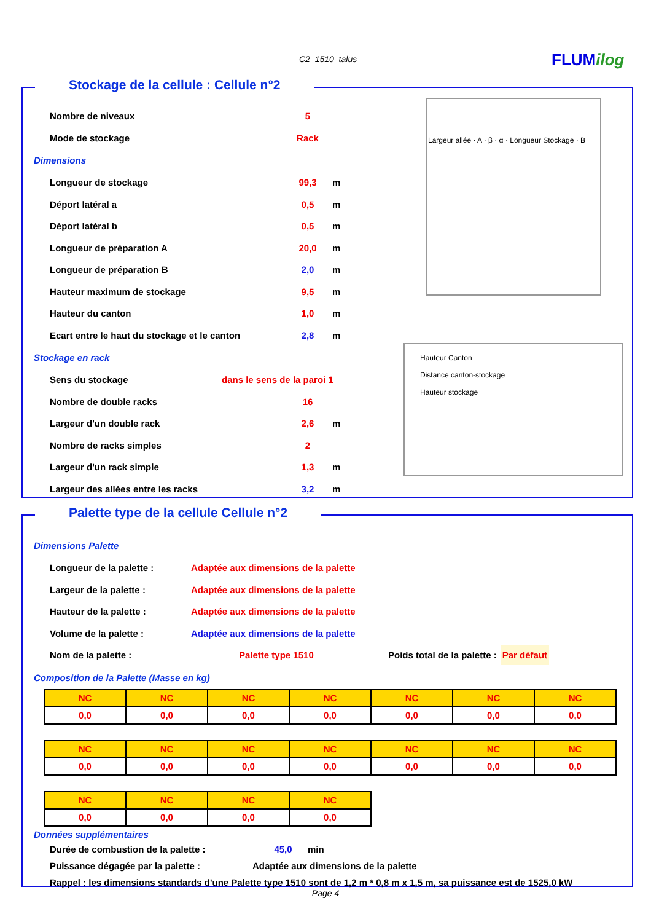C2_1510_talus FLUMilog
Stockage de la cellule : Cellule n°2
Largeur allée · A · β · α · Longueur Stockage · B
Hauteur Canton
Distance canton-stockage
Hauteur stockage
Nombre de niveaux 5
Mode de stockage Rack
Dimensions
Longueur de stockage 99,3 m
Déport latéral a 0,5 m
Déport latéral b 0,5 m
Longueur de préparation A 20,0 m
Longueur de préparation B 2,0 m
Hauteur maximum de stockage 9,5 m
Hauteur du canton 1,0 m
Ecart entre le haut du stockage et le canton 2,8 m
Stockage en rack
Sens du stockage dans le sens de la paroi 1
Nombre de double racks 16
Largeur d'un double rack 2,6 m
Nombre de racks simples 2
Largeur d'un rack simple 1,3 m
Largeur des allées entre les racks 3,2 m
Palette type de la cellule Cellule n°2
Dimensions Palette
Longueur de la palette : Adaptée aux dimensions de la palette
Largeur de la palette : Adaptée aux dimensions de la palette
Hauteur de la palette : Adaptée aux dimensions de la palette
Volume de la palette : Adaptée aux dimensions de la palette
Nom de la palette : Palette type 1510 Poids total de la palette : Par défaut
Composition de la Palette (Masse en kg)
| NC | NC | NC | NC | NC | NC | NC |
| 0,0 | 0,0 | 0,0 | 0,0 | 0,0 | 0,0 | 0,0 |
| NC | NC | NC | NC | NC | NC | NC |
| 0,0 | 0,0 | 0,0 | 0,0 | 0,0 | 0,0 | 0,0 |
| NC | NC | NC | NC |
| 0,0 | 0,0 | 0,0 | 0,0 |
Données supplémentaires
Durée de combustion de la palette : 45,0 min
Puissance dégagée par la palette : Adaptée aux dimensions de la palette
Rappel : les dimensions standards d'une Palette type 1510 sont de 1,2 m * 0,8 m x 1,5 m, sa puissance est de 1525,0 kW
Page 4